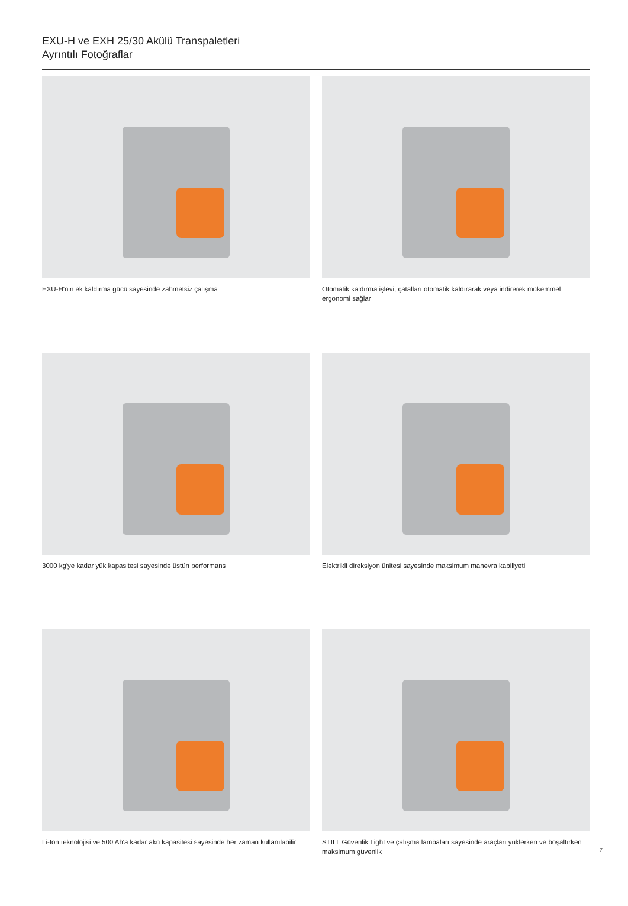EXU-H ve EXH 25/30 Akülü Transpaletleri
Ayrıntılı Fotoğraflar
EXU-H'nin ek kaldırma gücü sayesinde zahmetsiz çalışma
Otomatik kaldırma işlevi, çatalları otomatik kaldırarak veya indirerek mükemmel ergonomi sağlar
3000 kg'ye kadar yük kapasitesi sayesinde üstün performans
Elektrikli direksiyon ünitesi sayesinde maksimum manevra kabiliyeti
Li-Ion teknolojisi ve 500 Ah'a kadar akü kapasitesi sayesinde her zaman kullanılabilir
STILL Güvenlik Light ve çalışma lambaları sayesinde araçları yüklerken ve boşaltırken maksimum güvenlik
7